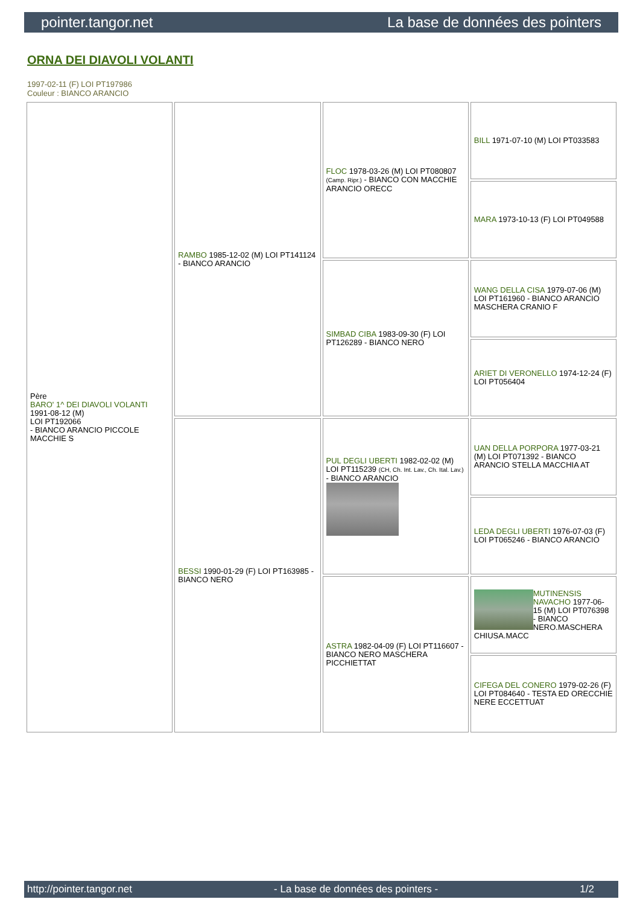pointer.tangor.net La base de données des pointers
ORNA DEI DIAVOLI VOLANTI
1997-02-11 (F) LOI PT197986
Couleur : BIANCO ARANCIO
| Père BARO' 1^ DEI DIAVOLI VOLANTI 1991-08-12 (M) LOI PT192066 - BIANCO ARANCIO PICCOLE MACCHIE S | RAMBO 1985-12-02 (M) LOI PT141124 - BIANCO ARANCIO | FLOC 1978-03-26 (M) LOI PT080807 (Camp. Ripr.) - BIANCO CON MACCHIE ARANCIO ORECC | BILL 1971-07-10 (M) LOI PT033583 |
| | | | MARA 1973-10-13 (F) LOI PT049588 |
| | | SIMBAD CIBA 1983-09-30 (F) LOI PT126289 - BIANCO NERO | WANG DELLA CISA 1979-07-06 (M) LOI PT161960 - BIANCO ARANCIO MASCHERA CRANIO F |
| | | | ARIET DI VERONELLO 1974-12-24 (F) LOI PT056404 |
| | BESSI 1990-01-29 (F) LOI PT163985 - BIANCO NERO | PUL DEGLI UBERTI 1982-02-02 (M) LOI PT115239 (CH, Ch. Int. Lav., Ch. Ital. Lav.) - BIANCO ARANCIO | UAN DELLA PORPORA 1977-03-21 (M) LOI PT071392 - BIANCO ARANCIO STELLA MACCHIA AT |
| | | | LEDA DEGLI UBERTI 1976-07-03 (F) LOI PT065246 - BIANCO ARANCIO |
| | | ASTRA 1982-04-09 (F) LOI PT116607 - BIANCO NERO MASCHERA PICCHIETTAT | MUTINENSIS NAVACHO 1977-06-15 (M) LOI PT076398 - BIANCO NERO.MASCHERA CHIUSA.MACC |
| | | | CIFEGA DEL CONERO 1979-02-26 (F) LOI PT084640 - TESTA ED ORECCHIE NERE ECCETTUAT |
http://pointer.tangor.net - La base de données des pointers - 1/2